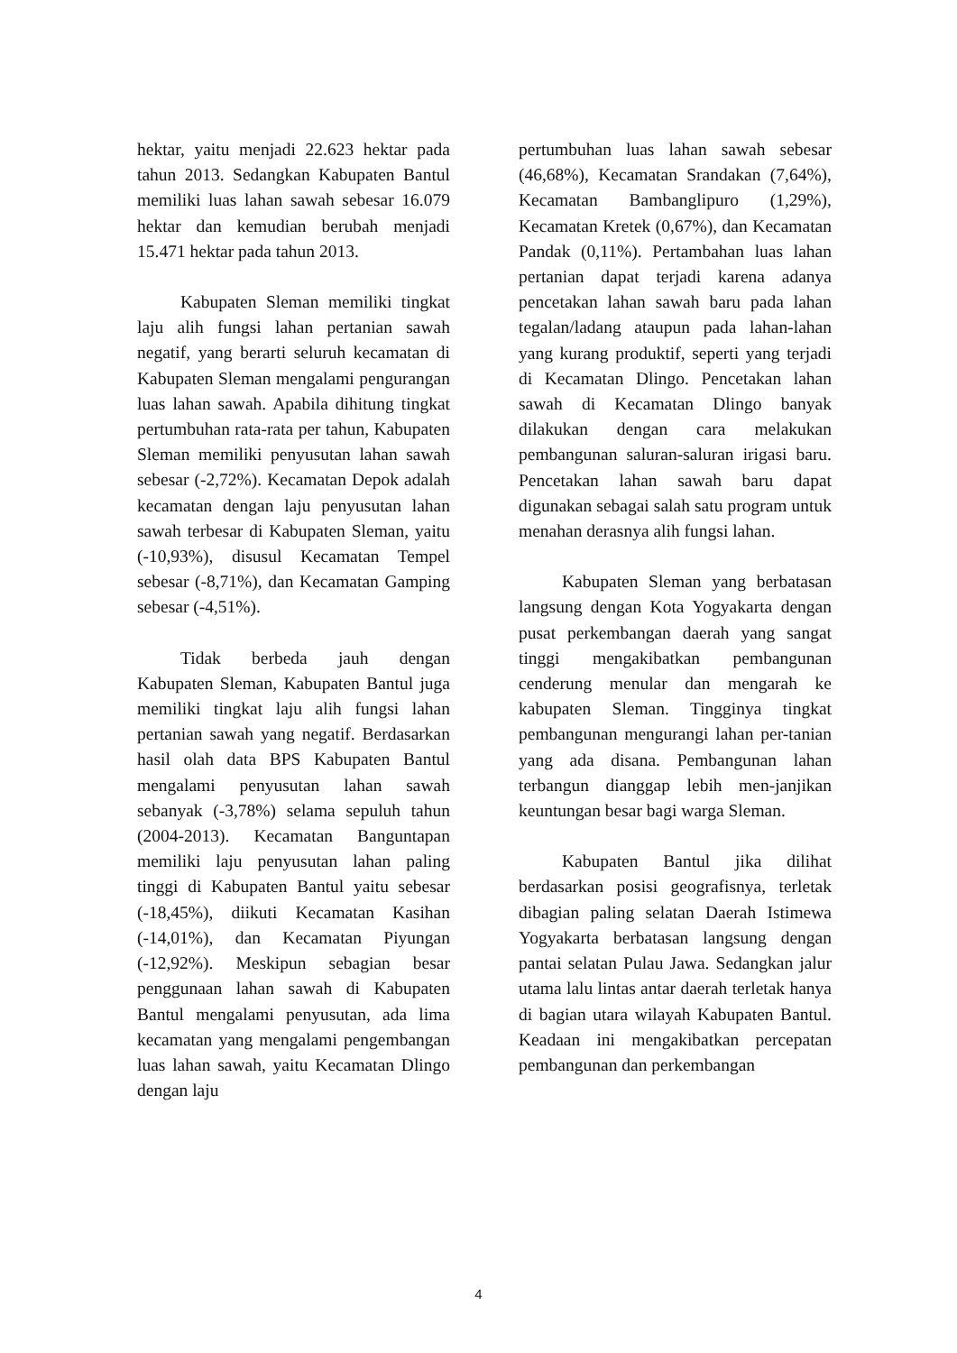hektar, yaitu menjadi 22.623 hektar pada tahun 2013. Sedangkan Kabupaten Bantul memiliki luas lahan sawah sebesar 16.079 hektar dan kemudian berubah menjadi 15.471 hektar pada tahun 2013.
Kabupaten Sleman memiliki tingkat laju alih fungsi lahan pertanian sawah negatif, yang berarti seluruh kecamatan di Kabupaten Sleman mengalami pengurangan luas lahan sawah. Apabila dihitung tingkat pertumbuhan rata-rata per tahun, Kabupaten Sleman memiliki penyusutan lahan sawah sebesar (-2,72%). Kecamatan Depok adalah kecamatan dengan laju penyusutan lahan sawah terbesar di Kabupaten Sleman, yaitu (-10,93%), disusul Kecamatan Tempel sebesar (-8,71%), dan Kecamatan Gamping sebesar (-4,51%).
Tidak berbeda jauh dengan Kabupaten Sleman, Kabupaten Bantul juga memiliki tingkat laju alih fungsi lahan pertanian sawah yang negatif. Berdasarkan hasil olah data BPS Kabupaten Bantul mengalami penyusutan lahan sawah sebanyak (-3,78%) selama sepuluh tahun (2004-2013). Kecamatan Banguntapan memiliki laju penyusutan lahan paling tinggi di Kabupaten Bantul yaitu sebesar (-18,45%), diikuti Kecamatan Kasihan (-14,01%), dan Kecamatan Piyungan (-12,92%). Meskipun sebagian besar penggunaan lahan sawah di Kabupaten Bantul mengalami penyusutan, ada lima kecamatan yang mengalami pengembangan luas lahan sawah, yaitu Kecamatan Dlingo dengan laju
pertumbuhan luas lahan sawah sebesar (46,68%), Kecamatan Srandakan (7,64%), Kecamatan Bambanglipuro (1,29%), Kecamatan Kretek (0,67%), dan Kecamatan Pandak (0,11%). Pertambahan luas lahan pertanian dapat terjadi karena adanya pencetakan lahan sawah baru pada lahan tegalan/ladang ataupun pada lahan-lahan yang kurang produktif, seperti yang terjadi di Kecamatan Dlingo. Pencetakan lahan sawah di Kecamatan Dlingo banyak dilakukan dengan cara melakukan pembangunan saluran-saluran irigasi baru. Pencetakan lahan sawah baru dapat digunakan sebagai salah satu program untuk menahan derasnya alih fungsi lahan.
Kabupaten Sleman yang berbatasan langsung dengan Kota Yogyakarta dengan pusat perkembangan daerah yang sangat tinggi mengakibatkan pembangunan cenderung menular dan mengarah ke kabupaten Sleman. Tingginya tingkat pembangunan mengurangi lahan per-tanian yang ada disana. Pembangunan lahan terbangun dianggap lebih men-janjikan keuntungan besar bagi warga Sleman.
Kabupaten Bantul jika dilihat berdasarkan posisi geografisnya, terletak dibagian paling selatan Daerah Istimewa Yogyakarta berbatasan langsung dengan pantai selatan Pulau Jawa. Sedangkan jalur utama lalu lintas antar daerah terletak hanya di bagian utara wilayah Kabupaten Bantul. Keadaan ini mengakibatkan percepatan pembangunan dan perkembangan
4